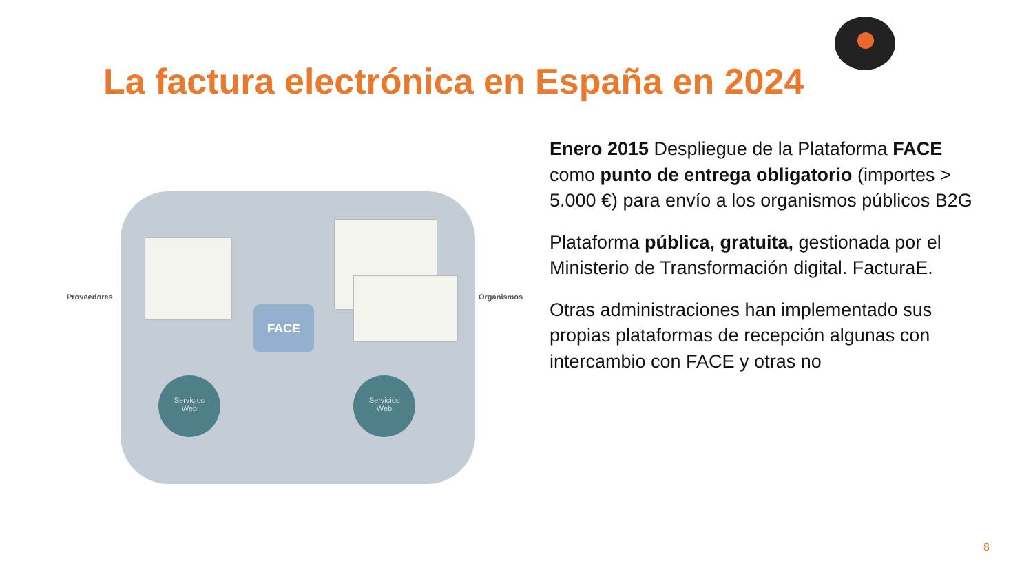La factura electrónica en España en 2024
FACE
Servicios
Web
Servicios
Web
Proveedores Organismos
Enero 2015 Despliegue de la Plataforma FACE como punto de entrega obligatorio (importes > 5.000 €) para envío a los organismos públicos B2G
Plataforma pública, gratuita, gestionada por el Ministerio de Transformación digital. FacturaE.
Otras administraciones han implementado sus propias plataformas de recepción algunas con intercambio con FACE y otras no
8